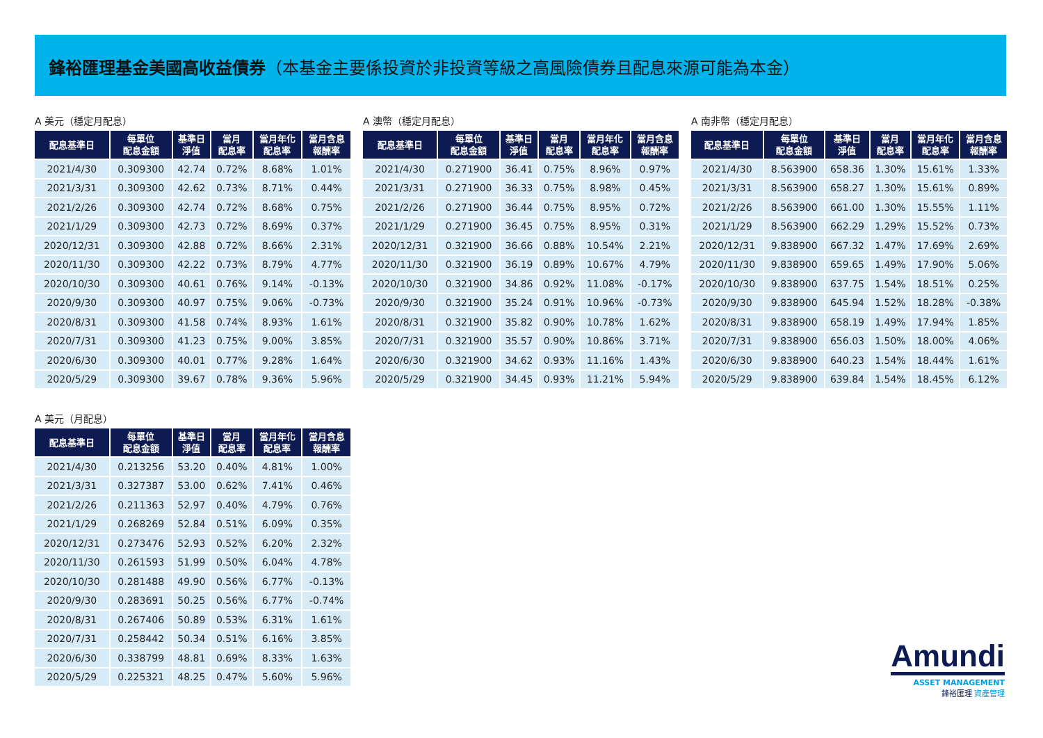鋒裕匯理基金美國高收益債券（本基金主要係投資於非投資等級之高風險債券且配息來源可能為本金）
A 美元（穩定月配息）
| 配息基準日 | 每單位 配息金額 | 基準日 淨值 | 當月 配息率 | 當月年化 配息率 | 當月含息 報酬率 |
| --- | --- | --- | --- | --- | --- |
| 2021/4/30 | 0.309300 | 42.74 | 0.72% | 8.68% | 1.01% |
| 2021/3/31 | 0.309300 | 42.62 | 0.73% | 8.71% | 0.44% |
| 2021/2/26 | 0.309300 | 42.74 | 0.72% | 8.68% | 0.75% |
| 2021/1/29 | 0.309300 | 42.73 | 0.72% | 8.69% | 0.37% |
| 2020/12/31 | 0.309300 | 42.88 | 0.72% | 8.66% | 2.31% |
| 2020/11/30 | 0.309300 | 42.22 | 0.73% | 8.79% | 4.77% |
| 2020/10/30 | 0.309300 | 40.61 | 0.76% | 9.14% | -0.13% |
| 2020/9/30 | 0.309300 | 40.97 | 0.75% | 9.06% | -0.73% |
| 2020/8/31 | 0.309300 | 41.58 | 0.74% | 8.93% | 1.61% |
| 2020/7/31 | 0.309300 | 41.23 | 0.75% | 9.00% | 3.85% |
| 2020/6/30 | 0.309300 | 40.01 | 0.77% | 9.28% | 1.64% |
| 2020/5/29 | 0.309300 | 39.67 | 0.78% | 9.36% | 5.96% |
A 澳幣（穩定月配息）
| 配息基準日 | 每單位 配息金額 | 基準日 淨值 | 當月 配息率 | 當月年化 配息率 | 當月含息 報酬率 |
| --- | --- | --- | --- | --- | --- |
| 2021/4/30 | 0.271900 | 36.41 | 0.75% | 8.96% | 0.97% |
| 2021/3/31 | 0.271900 | 36.33 | 0.75% | 8.98% | 0.45% |
| 2021/2/26 | 0.271900 | 36.44 | 0.75% | 8.95% | 0.72% |
| 2021/1/29 | 0.271900 | 36.45 | 0.75% | 8.95% | 0.31% |
| 2020/12/31 | 0.321900 | 36.66 | 0.88% | 10.54% | 2.21% |
| 2020/11/30 | 0.321900 | 36.19 | 0.89% | 10.67% | 4.79% |
| 2020/10/30 | 0.321900 | 34.86 | 0.92% | 11.08% | -0.17% |
| 2020/9/30 | 0.321900 | 35.24 | 0.91% | 10.96% | -0.73% |
| 2020/8/31 | 0.321900 | 35.82 | 0.90% | 10.78% | 1.62% |
| 2020/7/31 | 0.321900 | 35.57 | 0.90% | 10.86% | 3.71% |
| 2020/6/30 | 0.321900 | 34.62 | 0.93% | 11.16% | 1.43% |
| 2020/5/29 | 0.321900 | 34.45 | 0.93% | 11.21% | 5.94% |
A 南非幣（穩定月配息）
| 配息基準日 | 每單位 配息金額 | 基準日 淨值 | 當月 配息率 | 當月年化 配息率 | 當月含息 報酬率 |
| --- | --- | --- | --- | --- | --- |
| 2021/4/30 | 8.563900 | 658.36 | 1.30% | 15.61% | 1.33% |
| 2021/3/31 | 8.563900 | 658.27 | 1.30% | 15.61% | 0.89% |
| 2021/2/26 | 8.563900 | 661.00 | 1.30% | 15.55% | 1.11% |
| 2021/1/29 | 8.563900 | 662.29 | 1.29% | 15.52% | 0.73% |
| 2020/12/31 | 9.838900 | 667.32 | 1.47% | 17.69% | 2.69% |
| 2020/11/30 | 9.838900 | 659.65 | 1.49% | 17.90% | 5.06% |
| 2020/10/30 | 9.838900 | 637.75 | 1.54% | 18.51% | 0.25% |
| 2020/9/30 | 9.838900 | 645.94 | 1.52% | 18.28% | -0.38% |
| 2020/8/31 | 9.838900 | 658.19 | 1.49% | 17.94% | 1.85% |
| 2020/7/31 | 9.838900 | 656.03 | 1.50% | 18.00% | 4.06% |
| 2020/6/30 | 9.838900 | 640.23 | 1.54% | 18.44% | 1.61% |
| 2020/5/29 | 9.838900 | 639.84 | 1.54% | 18.45% | 6.12% |
A 美元（月配息）
| 配息基準日 | 每單位 配息金額 | 基準日 淨值 | 當月 配息率 | 當月年化 配息率 | 當月含息 報酬率 |
| --- | --- | --- | --- | --- | --- |
| 2021/4/30 | 0.213256 | 53.20 | 0.40% | 4.81% | 1.00% |
| 2021/3/31 | 0.327387 | 53.00 | 0.62% | 7.41% | 0.46% |
| 2021/2/26 | 0.211363 | 52.97 | 0.40% | 4.79% | 0.76% |
| 2021/1/29 | 0.268269 | 52.84 | 0.51% | 6.09% | 0.35% |
| 2020/12/31 | 0.273476 | 52.93 | 0.52% | 6.20% | 2.32% |
| 2020/11/30 | 0.261593 | 51.99 | 0.50% | 6.04% | 4.78% |
| 2020/10/30 | 0.281488 | 49.90 | 0.56% | 6.77% | -0.13% |
| 2020/9/30 | 0.283691 | 50.25 | 0.56% | 6.77% | -0.74% |
| 2020/8/31 | 0.267406 | 50.89 | 0.53% | 6.31% | 1.61% |
| 2020/7/31 | 0.258442 | 50.34 | 0.51% | 6.16% | 3.85% |
| 2020/6/30 | 0.338799 | 48.81 | 0.69% | 8.33% | 1.63% |
| 2020/5/29 | 0.225321 | 48.25 | 0.47% | 5.60% | 5.96% |
Amundi
ASSET MANAGEMENT
鋒裕匯理 資產管理